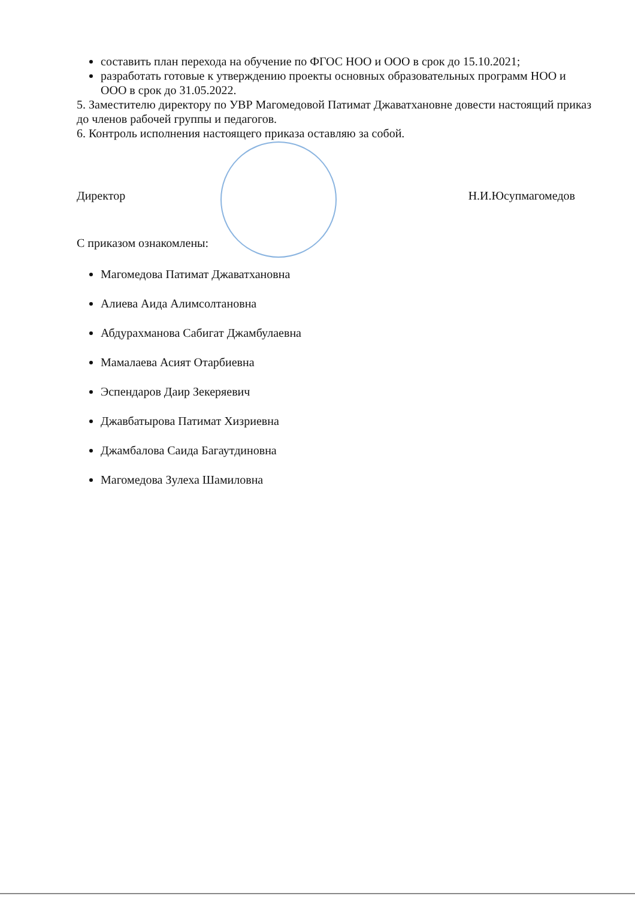составить план перехода на обучение по ФГОС НОО и ООО в срок до 15.10.2021;
разработать готовые к утверждению проекты основных образовательных программ НОО и ООО в срок до 31.05.2022.
5. Заместителю директору по УВР Магомедовой Патимат Джаватхановне довести настоящий приказ до членов рабочей группы и педагогов.
6. Контроль исполнения настоящего приказа оставляю за собой.
Директор Н.И.Юсупмагомедов
С приказом ознакомлены:
Магомедова Патимат Джаватхановна
Алиева Аида Алимсолтановна
Абдурахманова Сабигат Джамбулаевна
Мамалаева Асият Отарбиевна
Эспендаров Даир Зекеряевич
Джавбатырова Патимат Хизриевна
Джамбалова Саида Багаутдиновна
Магомедова Зулеха Шамиловна